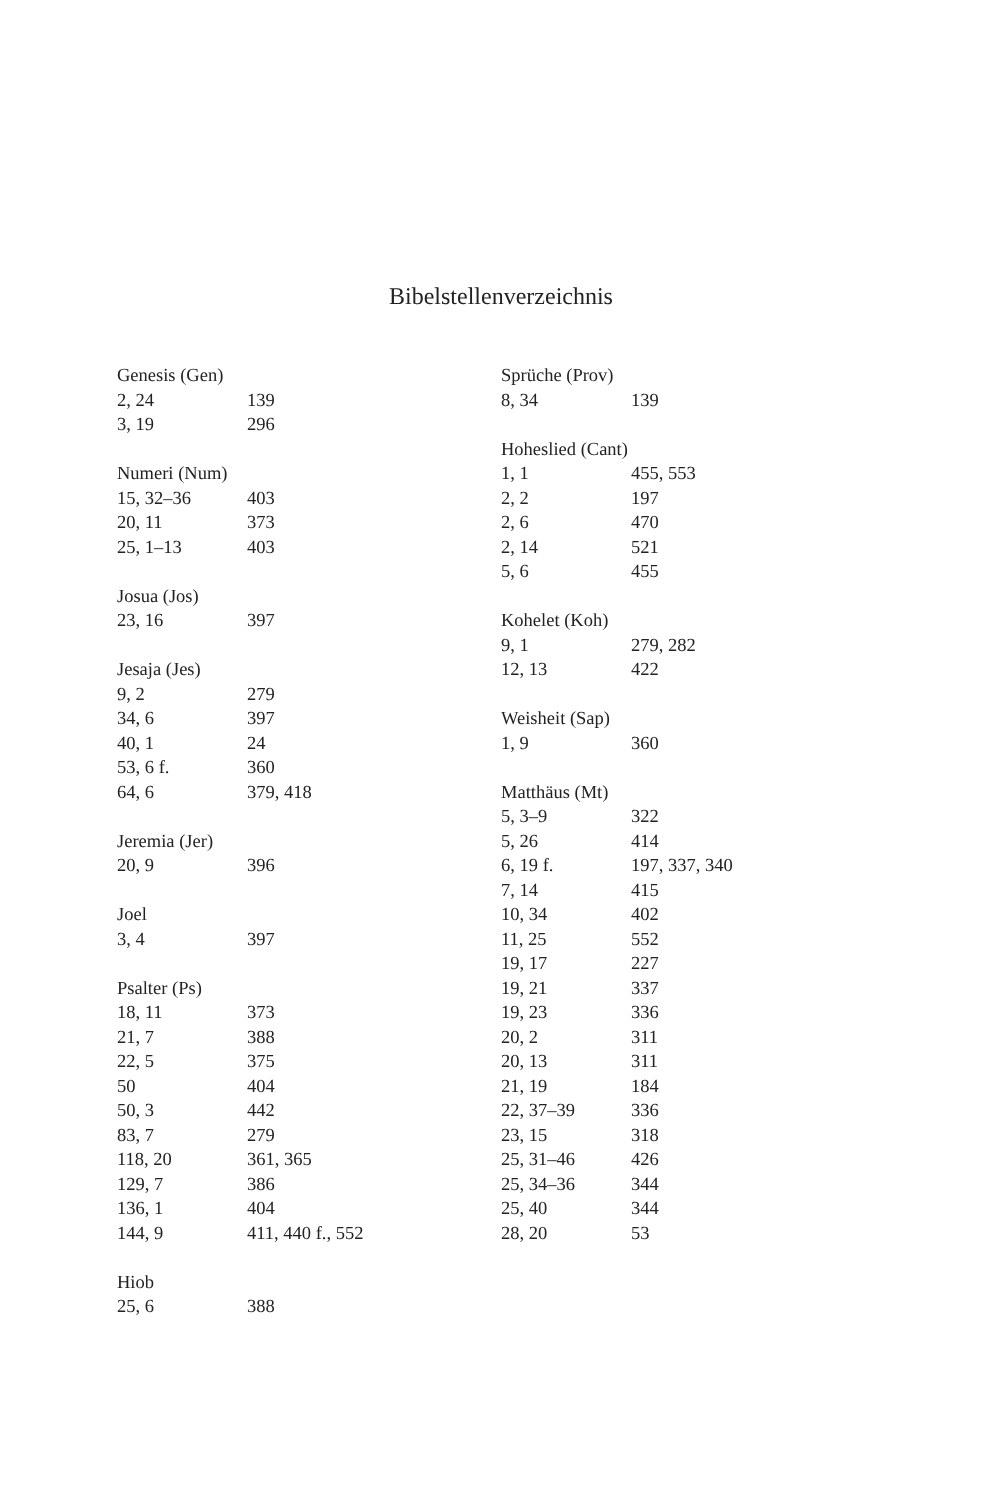Bibelstellenverzeichnis
| Genesis (Gen) | |
| --- | --- |
| 2, 24 | 139 |
| 3, 19 | 296 |
| Numeri (Num) | |
| --- | --- |
| 15, 32–36 | 403 |
| 20, 11 | 373 |
| 25, 1–13 | 403 |
| Josua (Jos) | |
| --- | --- |
| 23, 16 | 397 |
| Jesaja (Jes) | |
| --- | --- |
| 9, 2 | 279 |
| 34, 6 | 397 |
| 40, 1 | 24 |
| 53, 6 f. | 360 |
| 64, 6 | 379, 418 |
| Jeremia (Jer) | |
| --- | --- |
| 20, 9 | 396 |
| Joel | |
| --- | --- |
| 3, 4 | 397 |
| Psalter (Ps) | |
| --- | --- |
| 18, 11 | 373 |
| 21, 7 | 388 |
| 22, 5 | 375 |
| 50 | 404 |
| 50, 3 | 442 |
| 83, 7 | 279 |
| 118, 20 | 361, 365 |
| 129, 7 | 386 |
| 136, 1 | 404 |
| 144, 9 | 411, 440 f., 552 |
| Hiob | |
| --- | --- |
| 25, 6 | 388 |
| Sprüche (Prov) | |
| --- | --- |
| 8, 34 | 139 |
| Hoheslied (Cant) | |
| --- | --- |
| 1, 1 | 455, 553 |
| 2, 2 | 197 |
| 2, 6 | 470 |
| 2, 14 | 521 |
| 5, 6 | 455 |
| Kohelet (Koh) | |
| --- | --- |
| 9, 1 | 279, 282 |
| 12, 13 | 422 |
| Weisheit (Sap) | |
| --- | --- |
| 1, 9 | 360 |
| Matthäus (Mt) | |
| --- | --- |
| 5, 3–9 | 322 |
| 5, 26 | 414 |
| 6, 19 f. | 197, 337, 340 |
| 7, 14 | 415 |
| 10, 34 | 402 |
| 11, 25 | 552 |
| 19, 17 | 227 |
| 19, 21 | 337 |
| 19, 23 | 336 |
| 20, 2 | 311 |
| 20, 13 | 311 |
| 21, 19 | 184 |
| 22, 37–39 | 336 |
| 23, 15 | 318 |
| 25, 31–46 | 426 |
| 25, 34–36 | 344 |
| 25, 40 | 344 |
| 28, 20 | 53 |